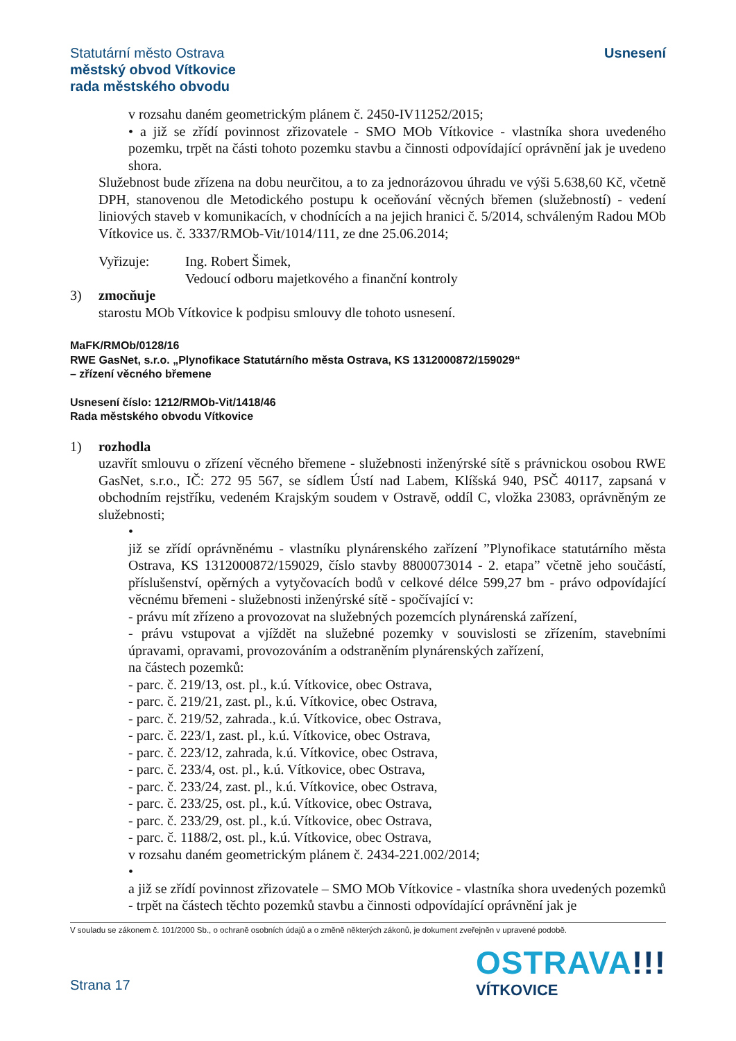Statutární město Ostrava
městský obvod Vítkovice
rada městského obvodu
Usnesení
v rozsahu daném geometrickým plánem č. 2450-IV11252/2015;
• a již se zřídí povinnost zřizovatele - SMO MOb Vítkovice - vlastníka shora uvedeného pozemku, trpět na části tohoto pozemku stavbu a činnosti odpovídající oprávnění jak je uvedeno shora.
Služebnost bude zřízena na dobu neurčitou, a to za jednorázovou úhradu ve výši 5.638,60 Kč, včetně DPH, stanovenou dle Metodického postupu k oceňování věcných břemen (služebností) - vedení liniových staveb v komunikacích, v chodnících a na jejich hranici č. 5/2014, schváleným Radou MOb Vítkovice us. č. 3337/RMOb-Vit/1014/111, ze dne 25.06.2014;
Vyřizuje: Ing. Robert Šimek,
Vedoucí odboru majetkového a finanční kontroly
3) zmocňuje
starostu MOb Vítkovice k podpisu smlouvy dle tohoto usnesení.
MaFK/RMOb/0128/16
RWE GasNet, s.r.o. „Plynofikace Statutárního města Ostrava, KS 1312000872/159029“
– zřízení věcného břemene
Usnesení číslo: 1212/RMOb-Vit/1418/46
Rada městského obvodu Vítkovice
1) rozhodla
uzavřít smlouvu o zřízení věcného břemene - služebnosti inženýrské sítě s právnickou osobou RWE GasNet, s.r.o., IČ: 272 95 567, se sídlem Ústí nad Labem, Klíšská 940, PSČ 40117, zapsaná v obchodním rejstříku, vedeném Krajským soudem v Ostravě, oddíl C, vložka 23083, oprávněným ze služebnosti;
•
již se zřídí oprávněnému - vlastníku plynárenského zařízení ”Plynofikace statutárního města Ostrava, KS 1312000872/159029, číslo stavby 8800073014 - 2. etapa” včetně jeho součástí, příslušenství, opěrných a vytyčovacích bodů v celkové délce 599,27 bm - právo odpovídající věcnému břemeni - služebnosti inženýrské sítě - spočívající v:
- právu mít zřízeno a provozovat na služebných pozemcích plynárenská zařízení,
- právu vstupovat a vjíždět na služebné pozemky v souvislosti se zřízením, stavebními úpravami, opravami, provozováním a odstraněním plynárenských zařízení,
na částech pozemků:
- parc. č. 219/13, ost. pl., k.ú. Vítkovice, obec Ostrava,
- parc. č. 219/21, zast. pl., k.ú. Vítkovice, obec Ostrava,
- parc. č. 219/52, zahrada., k.ú. Vítkovice, obec Ostrava,
- parc. č. 223/1, zast. pl., k.ú. Vítkovice, obec Ostrava,
- parc. č. 223/12, zahrada, k.ú. Vítkovice, obec Ostrava,
- parc. č. 233/4, ost. pl., k.ú. Vítkovice, obec Ostrava,
- parc. č. 233/24, zast. pl., k.ú. Vítkovice, obec Ostrava,
- parc. č. 233/25, ost. pl., k.ú. Vítkovice, obec Ostrava,
- parc. č. 233/29, ost. pl., k.ú. Vítkovice, obec Ostrava,
- parc. č. 1188/2, ost. pl., k.ú. Vítkovice, obec Ostrava,
v rozsahu daném geometrickým plánem č. 2434-221.002/2014;
•
a již se zřídí povinnost zřizovatele – SMO MOb Vítkovice - vlastníka shora uvedených pozemků - trpět na částech těchto pozemků stavbu a činnosti odpovídající oprávnění jak je
V souladu se zákonem č. 101/2000 Sb., o ochraně osobních údajů a o změně některých zákonů, je dokument zveřejněn v upravené podobě.
Strana 17
OSTRAVA!!!
VÍTKOVICE